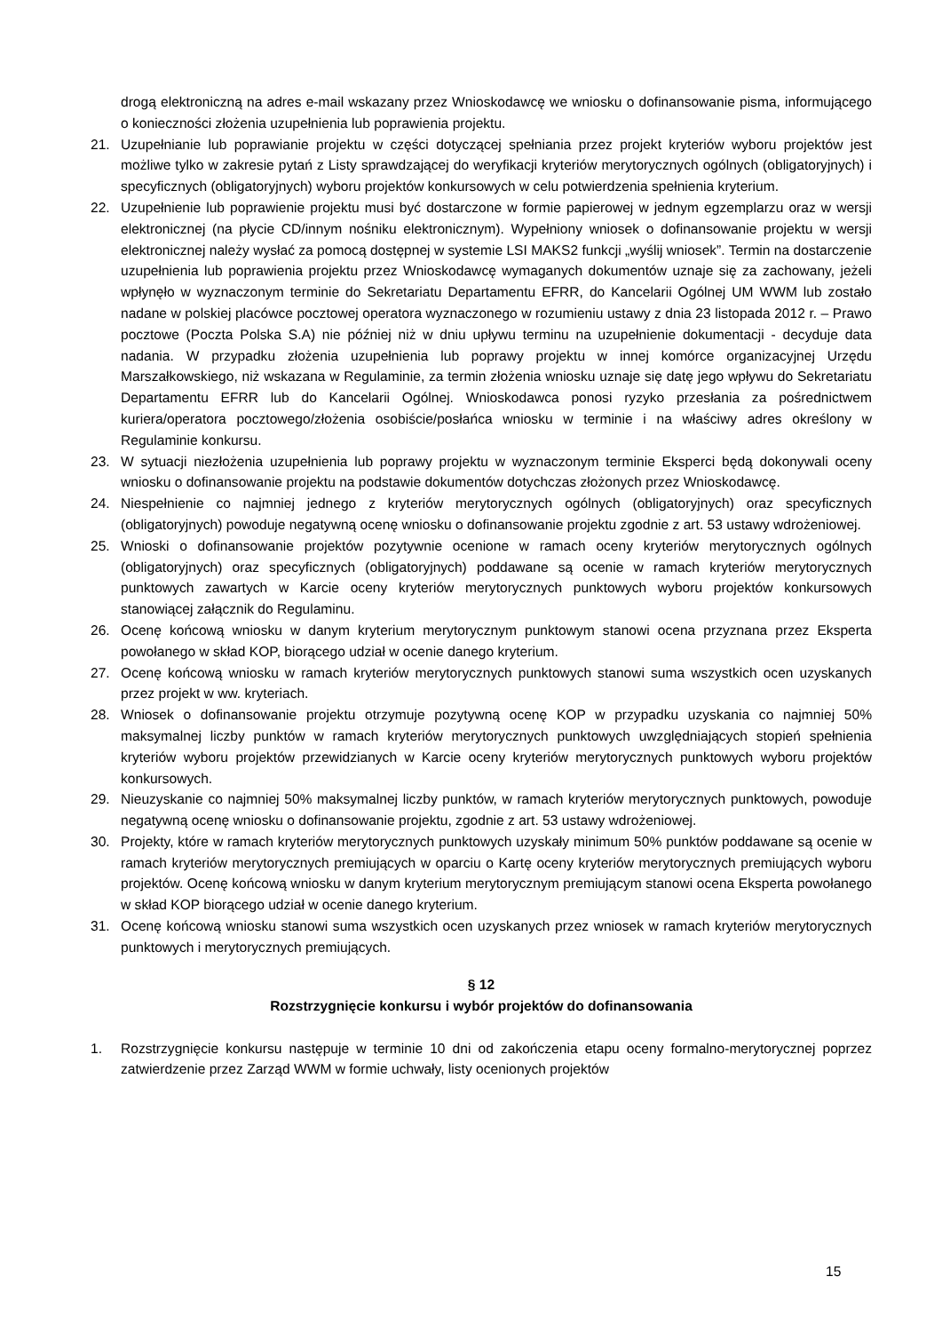drogą elektroniczną na adres e-mail wskazany przez Wnioskodawcę we wniosku o dofinansowanie pisma, informującego o konieczności złożenia uzupełnienia lub poprawienia projektu.
21. Uzupełnianie lub poprawianie projektu w części dotyczącej spełniania przez projekt kryteriów wyboru projektów jest możliwe tylko w zakresie pytań z Listy sprawdzającej do weryfikacji kryteriów merytorycznych ogólnych (obligatoryjnych) i specyficznych (obligatoryjnych) wyboru projektów konkursowych w celu potwierdzenia spełnienia kryterium.
22. Uzupełnienie lub poprawienie projektu musi być dostarczone w formie papierowej w jednym egzemplarzu oraz w wersji elektronicznej (na płycie CD/innym nośniku elektronicznym). Wypełniony wniosek o dofinansowanie projektu w wersji elektronicznej należy wysłać za pomocą dostępnej w systemie LSI MAKS2 funkcji „wyślij wniosek”. Termin na dostarczenie uzupełnienia lub poprawienia projektu przez Wnioskodawcę wymaganych dokumentów uznaje się za zachowany, jeżeli wpłynęło w wyznaczonym terminie do Sekretariatu Departamentu EFRR, do Kancelarii Ogólnej UM WWM lub zostało nadane w polskiej placówce pocztowej operatora wyznaczonego w rozumieniu ustawy z dnia 23 listopada 2012 r. – Prawo pocztowe (Poczta Polska S.A) nie później niż w dniu upływu terminu na uzupełnienie dokumentacji - decyduje data nadania. W przypadku złożenia uzupełnienia lub poprawy projektu w innej komórce organizacyjnej Urzędu Marszałkowskiego, niż wskazana w Regulaminie, za termin złożenia wniosku uznaje się datę jego wpływu do Sekretariatu Departamentu EFRR lub do Kancelarii Ogólnej. Wnioskodawca ponosi ryzyko przesłania za pośrednictwem kuriera/operatora pocztowego/złożenia osobiście/posłańca wniosku w terminie i na właściwy adres określony w Regulaminie konkursu.
23. W sytuacji niezłożenia uzupełnienia lub poprawy projektu w wyznaczonym terminie Eksperci będą dokonywali oceny wniosku o dofinansowanie projektu na podstawie dokumentów dotychczas złożonych przez Wnioskodawcę.
24. Niespełnienie co najmniej jednego z kryteriów merytorycznych ogólnych (obligatoryjnych) oraz specyficznych (obligatoryjnych) powoduje negatywną ocenę wniosku o dofinansowanie projektu zgodnie z art. 53 ustawy wdrożeniowej.
25. Wnioski o dofinansowanie projektów pozytywnie ocenione w ramach oceny kryteriów merytorycznych ogólnych (obligatoryjnych) oraz specyficznych (obligatoryjnych) poddawane są ocenie w ramach kryteriów merytorycznych punktowych zawartych w Karcie oceny kryteriów merytorycznych punktowych wyboru projektów konkursowych stanowiącej załącznik do Regulaminu.
26. Ocenę końcową wniosku w danym kryterium merytorycznym punktowym stanowi ocena przyznana przez Eksperta powołanego w skład KOP, biorącego udział w ocenie danego kryterium.
27. Ocenę końcową wniosku w ramach kryteriów merytorycznych punktowych stanowi suma wszystkich ocen uzyskanych przez projekt w ww. kryteriach.
28. Wniosek o dofinansowanie projektu otrzymuje pozytywną ocenę KOP w przypadku uzyskania co najmniej 50% maksymalnej liczby punktów w ramach kryteriów merytorycznych punktowych uwzględniających stopień spełnienia kryteriów wyboru projektów przewidzianych w Karcie oceny kryteriów merytorycznych punktowych wyboru projektów konkursowych.
29. Nieuzyskanie co najmniej 50% maksymalnej liczby punktów, w ramach kryteriów merytorycznych punktowych, powoduje negatywną ocenę wniosku o dofinansowanie projektu, zgodnie z art. 53 ustawy wdrożeniowej.
30. Projekty, które w ramach kryteriów merytorycznych punktowych uzyskały minimum 50% punktów poddawane są ocenie w ramach kryteriów merytorycznych premiujących w oparciu o Kartę oceny kryteriów merytorycznych premiujących wyboru projektów. Ocenę końcową wniosku w danym kryterium merytorycznym premiującym stanowi ocena Eksperta powołanego w skład KOP biorącego udział w ocenie danego kryterium.
31. Ocenę końcową wniosku stanowi suma wszystkich ocen uzyskanych przez wniosek w ramach kryteriów merytorycznych punktowych i merytorycznych premiujących.
§ 12
Rozstrzygnięcie konkursu i wybór projektów do dofinansowania
1. Rozstrzygnięcie konkursu następuje w terminie 10 dni od zakończenia etapu oceny formalno-merytorycznej poprzez zatwierdzenie przez Zarząd WWM w formie uchwały, listy ocenionych projektów
15